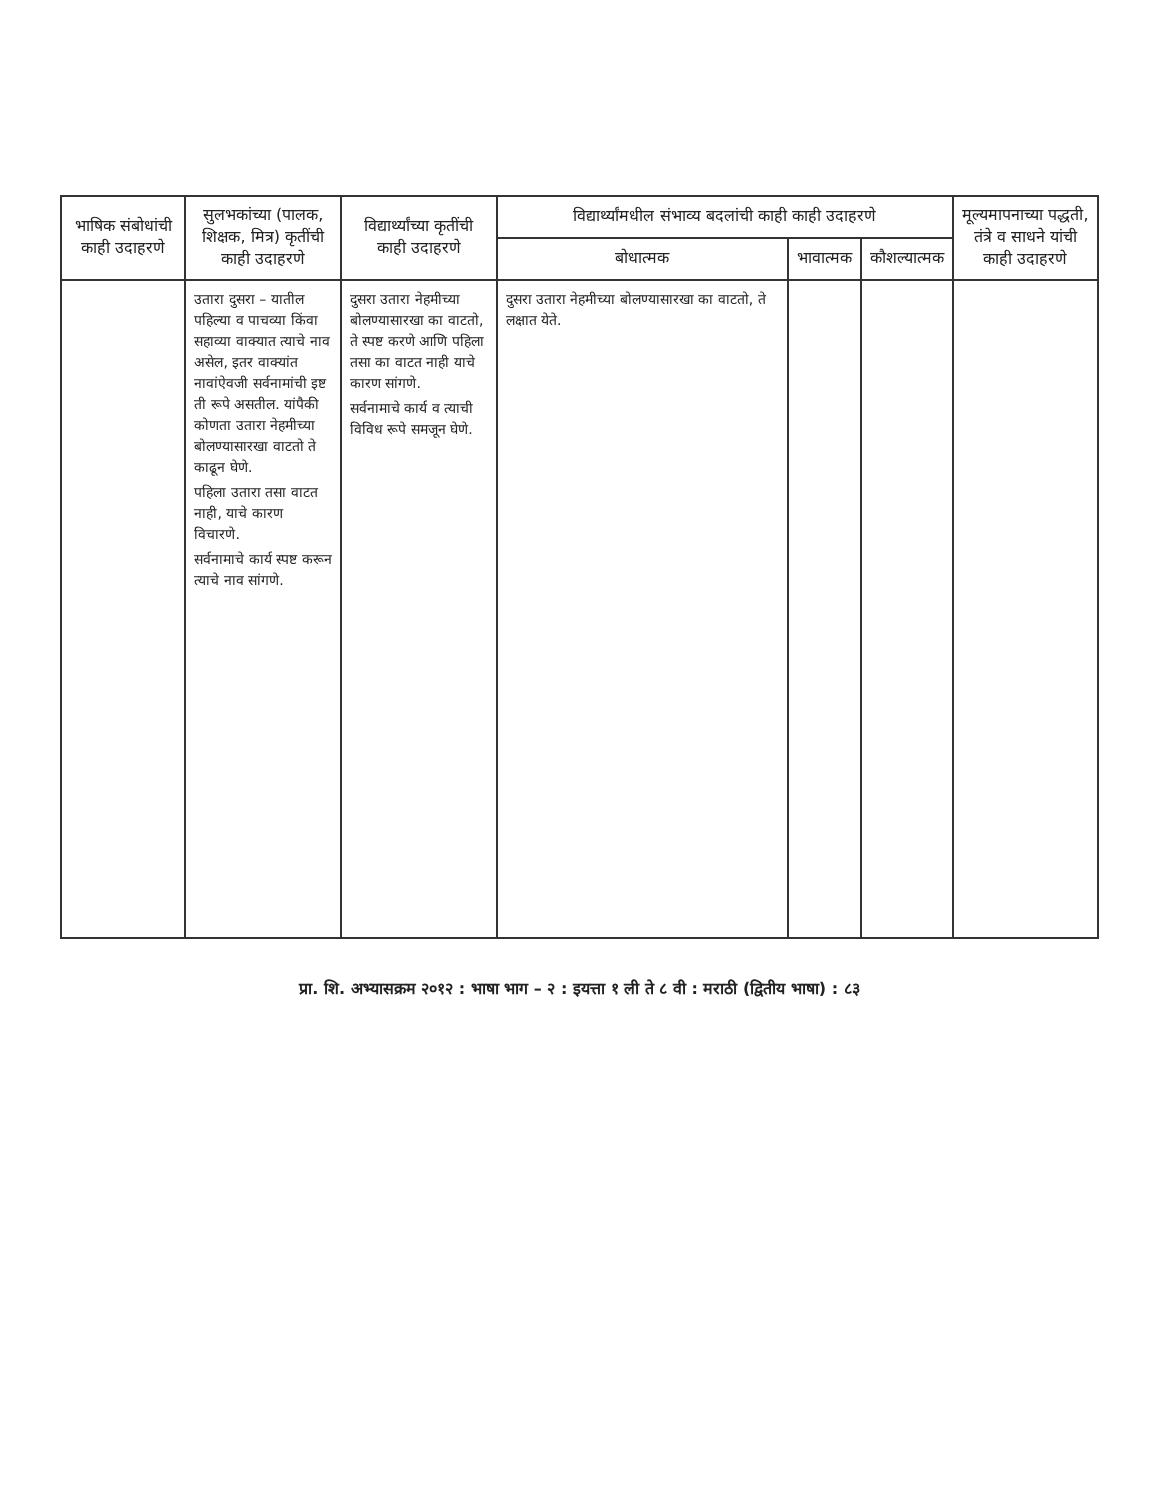| भाषिक संबोधांची काही उदाहरणे | सुलभकांच्या (पालक, शिक्षक, मित्र) कृतींची काही उदाहरणे | विद्यार्थ्यांच्या कृतींची काही उदाहरणे | विद्यार्थ्यांमधील संभाव्य बदलांची काही काही उदाहरणे | | | मूल्यमापनाच्या पद्धती, तंत्रे व साधने यांची काही उदाहरणे |
| --- | --- | --- | --- | --- | --- | --- |
| | | | बोधात्मक | भावात्मक | कौशल्यात्मक | |
| | उतारा दुसरा – यातील पहिल्या व पाचव्या किंवा सहाव्या वाक्यात त्याचे नाव असेल, इतर वाक्यांत नावांऐवजी सर्वनामांची इष्ट ती रूपे असतील. यांपैकी कोणता उतारा नेहमीच्या बोलण्यासारखा वाटतो ते काढून घेणे. पहिला उतारा तसा वाटत नाही, याचे कारण विचारणे. सर्वनामाचे कार्य स्पष्ट करून त्याचे नाव सांगणे. | दुसरा उतारा नेहमीच्या बोलण्यासारखा का वाटतो, ते स्पष्ट करणे आणि पहिला तसा का वाटत नाही याचे कारण सांगणे. सर्वनामाचे कार्य व त्याची विविध रूपे समजून घेणे. | दुसरा उतारा नेहमीच्या बोलण्यासारखा का वाटतो, ते लक्षात येते. | | | |
प्रा. शि. अभ्यासक्रम २०१२ : भाषा भाग – २ : इयत्ता १ ली ते ८ वी : मराठी (द्वितीय भाषा) : ८३